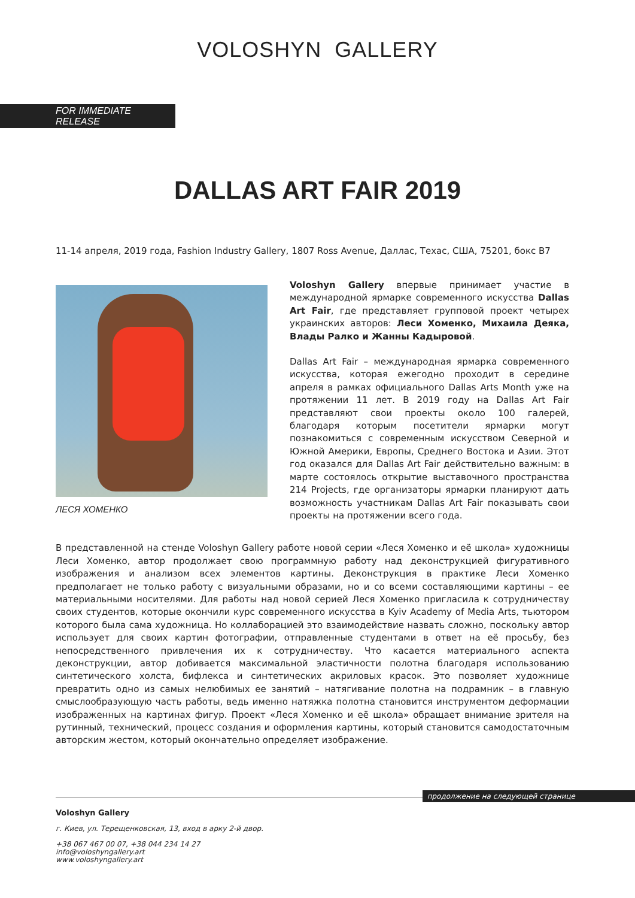VOLOSHYN GALLERY
FOR IMMEDIATE RELEASE
DALLAS ART FAIR 2019
11-14 апреля, 2019 года, Fashion Industry Gallery, 1807 Ross Avenue, Даллас, Техас, США, 75201, бокс B7
ЛЕСЯ ХОМЕНКО
Voloshyn Gallery впервые принимает участие в международной ярмарке современного искусства Dallas Art Fair, где представляет групповой проект четырех украинских авторов: Леси Хоменко, Михаила Деяка, Влады Ралко и Жанны Кадыровой.
Dallas Art Fair – международная ярмарка современного искусства, которая ежегодно проходит в середине апреля в рамках официального Dallas Arts Month уже на протяжении 11 лет. В 2019 году на Dallas Art Fair представляют свои проекты около 100 галерей, благодаря которым посетители ярмарки могут познакомиться с современным искусством Северной и Южной Америки, Европы, Среднего Востока и Азии. Этот год оказался для Dallas Art Fair действительно важным: в марте состоялось открытие выставочного пространства 214 Projects, где организаторы ярмарки планируют дать возможность участникам Dallas Art Fair показывать свои проекты на протяжении всего года.
В представленной на стенде Voloshyn Gallery работе новой серии «Леся Хоменко и её школа» художницы Леси Хоменко, автор продолжает свою программную работу над деконструкцией фигуративного изображения и анализом всех элементов картины. Деконструкция в практике Леси Хоменко предполагает не только работу с визуальными образами, но и со всеми составляющими картины – ее материальными носителями. Для работы над новой серией Леся Хоменко пригласила к сотрудничеству своих студентов, которые окончили курс современного искусства в Kyiv Academy of Media Arts, тьютором которого была сама художница. Но коллаборацией это взаимодействие назвать сложно, поскольку автор использует для своих картин фотографии, отправленные студентами в ответ на её просьбу, без непосредственного привлечения их к сотрудничеству. Что касается материального аспекта деконструкции, автор добивается максимальной эластичности полотна благодаря использованию синтетического холста, бифлекса и синтетических акриловых красок. Это позволяет художнице превратить одно из самых нелюбимых ее занятий – натягивание полотна на подрамник – в главную смыслообразующую часть работы, ведь именно натяжка полотна становится инструментом деформации изображенных на картинах фигур. Проект «Леся Хоменко и её школа» обращает внимание зрителя на рутинный, технический, процесс создания и оформления картины, который становится самодостаточным авторским жестом, который окончательно определяет изображение.
продолжение на следующей странице
Voloshyn Gallery
г. Киев, ул. Терещенковская, 13, вход в арку 2-й двор.
+38 067 467 00 07, +38 044 234 14 27
info@voloshyngallery.art
www.voloshyngallery.art